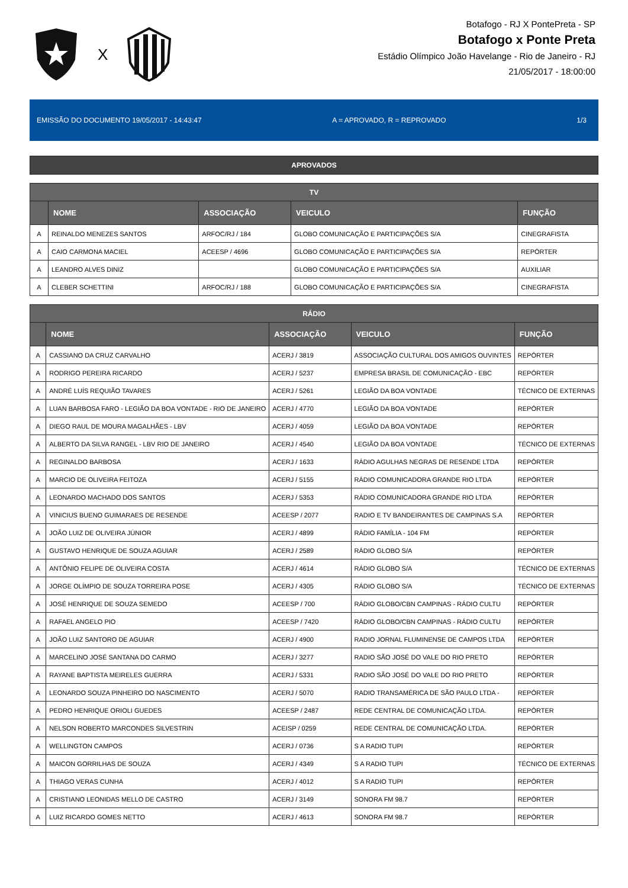X
Botafogo - RJ X PontePreta - SP
Botafogo x Ponte Preta
Estádio Olímpico João Havelange - Rio de Janeiro - RJ
21/05/2017 - 18:00:00
EMISSÃO DO DOCUMENTO 19/05/2017 - 14:43:47 A = APROVADO, R = REPROVADO 1/3
APROVADOS
| TV | | | | |
| --- | --- | --- | --- | --- |
| | NOME | ASSOCIAÇÃO | VEICULO | FUNÇÃO |
| A | REINALDO MENEZES SANTOS | ARFOC/RJ / 184 | GLOBO COMUNICAÇÃO E PARTICIPAÇÕES S/A | CINEGRAFISTA |
| A | CAIO CARMONA MACIEL | ACEESP / 4696 | GLOBO COMUNICAÇÃO E PARTICIPAÇÕES S/A | REPÓRTER |
| A | LEANDRO ALVES DINIZ | | GLOBO COMUNICAÇÃO E PARTICIPAÇÕES S/A | AUXILIAR |
| A | CLEBER SCHETTINI | ARFOC/RJ / 188 | GLOBO COMUNICAÇÃO E PARTICIPAÇÕES S/A | CINEGRAFISTA |
| RÁDIO | | | | |
| --- | --- | --- | --- | --- |
| | NOME | ASSOCIAÇÃO | VEICULO | FUNÇÃO |
| A | CASSIANO DA CRUZ CARVALHO | ACERJ / 3819 | ASSOCIAÇÃO CULTURAL DOS AMIGOS OUVINTES | REPÓRTER |
| A | RODRIGO PEREIRA RICARDO | ACERJ / 5237 | EMPRESA BRASIL DE COMUNICAÇÃO - EBC | REPÓRTER |
| A | ANDRÉ LUÍS REQUIÃO TAVARES | ACERJ / 5261 | LEGIÃO DA BOA VONTADE | TÉCNICO DE EXTERNAS |
| A | LUAN BARBOSA FARO - LEGIÃO DA BOA VONTADE - RIO DE JANEIRO | ACERJ / 4770 | LEGIÃO DA BOA VONTADE | REPÓRTER |
| A | DIEGO RAUL DE MOURA MAGALHÃES - LBV | ACERJ / 4059 | LEGIÃO DA BOA VONTADE | REPÓRTER |
| A | ALBERTO DA SILVA RANGEL - LBV RIO DE JANEIRO | ACERJ / 4540 | LEGIÃO DA BOA VONTADE | TÉCNICO DE EXTERNAS |
| A | REGINALDO BARBOSA | ACERJ / 1633 | RÁDIO AGULHAS NEGRAS DE RESENDE LTDA | REPÓRTER |
| A | MARCIO DE OLIVEIRA FEITOZA | ACERJ / 5155 | RÁDIO COMUNICADORA GRANDE RIO LTDA | REPÓRTER |
| A | LEONARDO MACHADO DOS SANTOS | ACERJ / 5353 | RÁDIO COMUNICADORA GRANDE RIO LTDA | REPÓRTER |
| A | VINICIUS BUENO GUIMARAES DE RESENDE | ACEESP / 2077 | RADIO E TV BANDEIRANTES DE CAMPINAS S.A | REPÓRTER |
| A | JOÃO LUIZ DE OLIVEIRA JÚNIOR | ACERJ / 4899 | RÁDIO FAMÍLIA - 104 FM | REPÓRTER |
| A | GUSTAVO HENRIQUE DE SOUZA AGUIAR | ACERJ / 2589 | RÁDIO GLOBO S/A | REPÓRTER |
| A | ANTÔNIO FELIPE DE OLIVEIRA COSTA | ACERJ / 4614 | RÁDIO GLOBO S/A | TÉCNICO DE EXTERNAS |
| A | JORGE OLÍMPIO DE SOUZA TORREIRA POSE | ACERJ / 4305 | RÁDIO GLOBO S/A | TÉCNICO DE EXTERNAS |
| A | JOSÉ HENRIQUE DE SOUZA SEMEDO | ACEESP / 700 | RÁDIO GLOBO/CBN CAMPINAS - RÁDIO CULTU | REPÓRTER |
| A | RAFAEL ANGELO PIO | ACEESP / 7420 | RÁDIO GLOBO/CBN CAMPINAS - RÁDIO CULTU | REPÓRTER |
| A | JOÃO LUIZ SANTORO DE AGUIAR | ACERJ / 4900 | RADIO JORNAL FLUMINENSE DE CAMPOS LTDA | REPÓRTER |
| A | MARCELINO JOSÉ SANTANA DO CARMO | ACERJ / 3277 | RADIO SÃO JOSÉ DO VALE DO RIO PRETO | REPÓRTER |
| A | RAYANE BAPTISTA MEIRELES GUERRA | ACERJ / 5331 | RADIO SÃO JOSÉ DO VALE DO RIO PRETO | REPÓRTER |
| A | LEONARDO SOUZA PINHEIRO DO NASCIMENTO | ACERJ / 5070 | RADIO TRANSAMÉRICA DE SÃO PAULO LTDA - | REPÓRTER |
| A | PEDRO HENRIQUE ORIOLI GUEDES | ACEESP / 2487 | REDE CENTRAL DE COMUNICAÇÃO LTDA. | REPÓRTER |
| A | NELSON ROBERTO MARCONDES SILVESTRIN | ACEISP / 0259 | REDE CENTRAL DE COMUNICAÇÃO LTDA. | REPÓRTER |
| A | WELLINGTON CAMPOS | ACERJ / 0736 | S A RADIO TUPI | REPÓRTER |
| A | MAICON GORRILHAS DE SOUZA | ACERJ / 4349 | S A RADIO TUPI | TÉCNICO DE EXTERNAS |
| A | THIAGO VERAS CUNHA | ACERJ / 4012 | S A RADIO TUPI | REPÓRTER |
| A | CRISTIANO LEONIDAS MELLO DE CASTRO | ACERJ / 3149 | SONORA FM 98.7 | REPÓRTER |
| A | LUIZ RICARDO GOMES NETTO | ACERJ / 4613 | SONORA FM 98.7 | REPÓRTER |